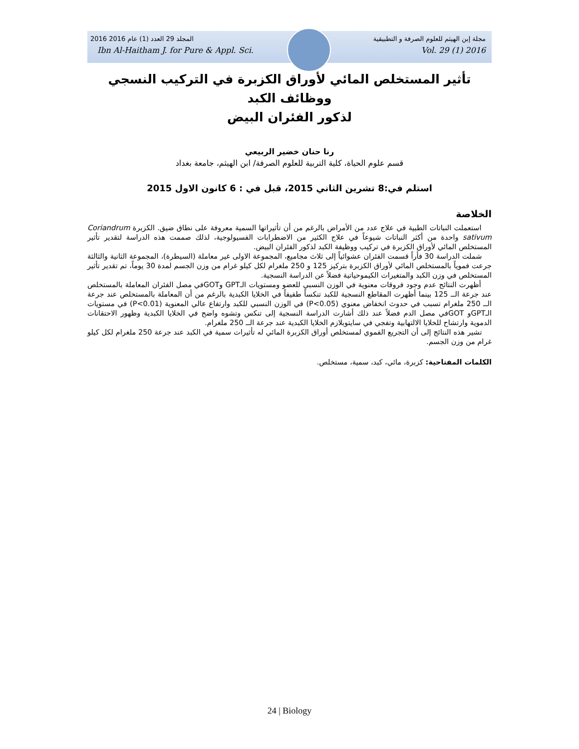2016 المجلد 29 العدد (1) عام 2016 مجلة إبن الهيثم للعلوم الصرفة و التطبيقية
Ibn Al-Haitham J. for Pure & Appl. Sci. Vol. 29 (1) 2016
تأثير المستخلص المائي لأوراق الكزبرة في التركيب النسجي ووظائف الكبد
لذكور الفئران البيض
رنا حنان خضير الربيعي
قسم علوم الحياة، كلية التربية للعلوم الصرفة/ ابن الهيثم، جامعة بغداد
استلم في:8 تشرين الثاني 2015، قبل في : 6 كانون الاول 2015
الخلاصة
استعملت النباتات الطبية في علاج عدد من الأمراض بالرغم من أن تأثيراتها السمية معروفة على نطاق ضيق. الكزبرة Coriandrum sativum واحدة من أكثر النباتات شيوعاً في علاج الكثير من الاضطرابات الفسيولوجية، لذلك صممت هذه الدراسة لتقدير تأثير المستخلص المائي لأوراق الكزبرة في تركيب ووظيفة الكبد لذكور الفئران البيض.
شملت الدراسة 30 فأراً قسمت الفئران عشوائياً إلى ثلاث مجاميع، المجموعة الاولى غير معاملة (السيطرة)، المجموعة الثانية والثالثة جرعت فموياً بالمستخلص المائي لأوراق الكزبرة بتركيز 125 و 250 ملغرام لكل كيلو غرام من وزن الجسم لمدة 30 يوماً، تم تقدير تأثير المستخلص في وزن الكبد والمتغيرات الكيموحياتية فضلاً عن الدراسة النسجية.
أظهرت النتائج عدم وجود فروقات معنوية في الوزن النسبي للعضو ومستويات الـGPT وGOTفي مصل الفئران المعاملة بالمستخلص عند جرعة الــ 125 بينما أظهرت المقاطع النسجية للكبد تنكساً طفيفاً في الخلايا الكبدية بالرغم من أن المعاملة بالمستخلص عند جرعة الــ 250 ملغرام تسبب في حدوث انخفاض معنوي (P<0.05) في الوزن النسبي للكبد وارتفاع عالي المعنوية (P<0.01) في مستويات الـGPTو GOTفي مصل الدم فضلاً عند ذلك أشارت الدراسة النسجية إلى تنكس وتشوه واضح في الخلايا الكبدية وظهور الاحتقانات الدموية وارتشاح للخلايا الالتهابية وتفجي في سايتوبلازم الخلايا الكبدية عند جرعة الــ 250 ملغرام.
تشير هذه النتائج إلى أن التجريع الفموي لمستخلص أوراق الكزبرة المائي له تأثيرات سمية في الكبد عند جرعة 250 ملغرام لكل كيلو غرام من وزن الجسم.
الكلمات المفتاحية: كزبرة، مائي، كبد، سمية، مستخلص.
24 | Biology